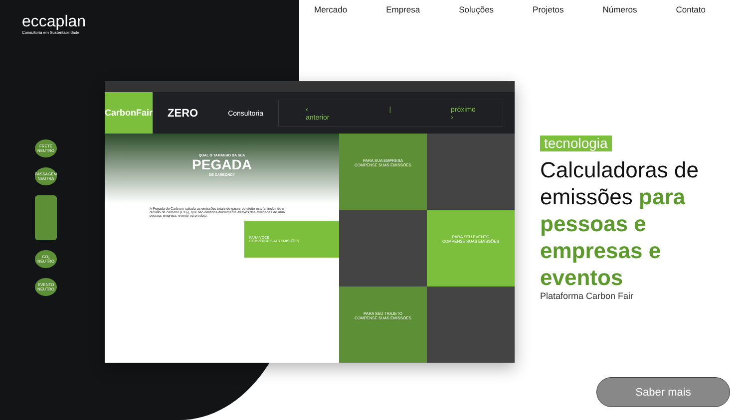eccaplan
Consultoria em Sustentabilidade
Mercado Empresa Soluções Projetos Números Contato
FRETE NEUTRO
PASSAGEM NEUTRA
CO₂ NEUTRO
EVENTO NEUTRO
CarbonFair
ZERO Consultoria
‹ anterior | próximo ›
QUAL O TAMANHO DA SUA
PEGADA
DE CARBONO?
A Pegada de Carbono calcula as emissões totais de gases de efeito estufa, incluindo o dióxido de carbono (CO₂), que são emitidos diariamente através das atividades de uma pessoa, empresa, evento ou produto.
PARA VOCÊ
COMPENSE SUAS EMISSÕES
PARA SUA EMPRESA
COMPENSE SUAS EMISSÕES
PARA SEU EVENTO
COMPENSE SUAS EMISSÕES
PARA SEU TRAJETO
COMPENSE SUAS EMISSÕES
tecnologia
Calculadoras de emissões para pessoas e empresas e eventos
Plataforma Carbon Fair
Saber mais